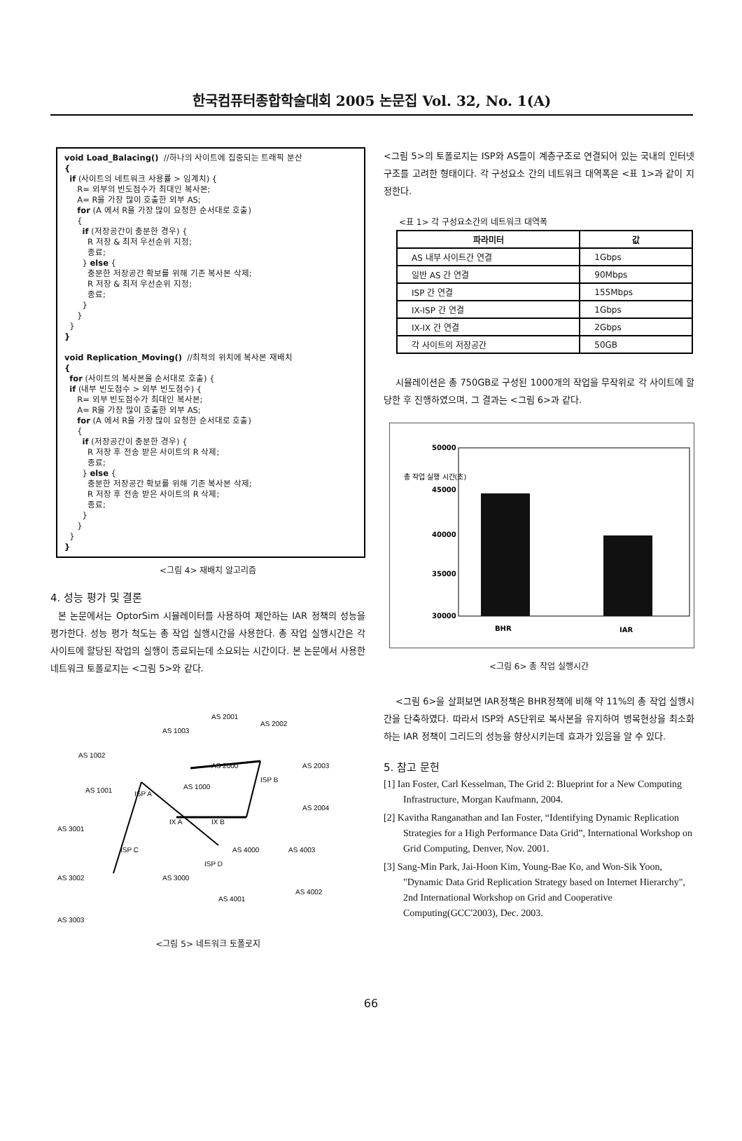한국컴퓨터종합학술대회 2005 논문집 Vol. 32, No. 1(A)
void Load_Balacing() //하나의 사이트에 집중되는 트래픽 분산 { if (사이트의 네트워크 사용률 > 임계치) { R= 외부의 빈도점수가 최대인 복사본; A= R을 가장 많이 호출한 외부 AS; for (A 에서 R을 가장 많이 요청한 순서대로 호출) { if (저장공간이 충분한 경우) { R 저장 & 최저 우선순위 지정; 종료; } else { 충분한 저장공간 확보를 위해 기존 복사본 삭제; R 저장 & 최저 우선순위 지정; 종료; } } } } void Replication_Moving() //최적의 위치에 복사본 재배치 { for (사이트의 복사본을 순서대로 호출) { if (내부 빈도점수 > 외부 빈도점수) { R= 외부 빈도점수가 최대인 복사본; A= R을 가장 많이 호출한 외부 AS; for (A 에서 R을 가장 많이 요청한 순서대로 호출) { if (저장공간이 충분한 경우) { R 저장 후 전송 받은 사이트의 R 삭제; 종료; } else { 충분한 저장공간 확보를 위해 기존 복사본 삭제; R 저장 후 전송 받은 사이트의 R 삭제; 종료; } } } }
<그림 4> 재배치 알고리즘
4. 성능 평가 및 결론
본 논문에서는 OptorSim 시뮬레이터를 사용하여 제안하는 IAR 정책의 성능을 평가한다. 성능 평가 척도는 총 작업 실행시간을 사용한다. 총 작업 실행시간은 각 사이트에 할당된 작업의 실행이 종료되는데 소요되는 시간이다. 본 논문에서 사용한 네트워크 토폴로지는 <그림 5>와 같다.
ISP A
ISP B
ISP C
ISP D
IX A
IX B
AS 1003
AS 1002
AS 1001
AS 1000
AS 2000
AS 2001
AS 2002
AS 2003
AS 2004
AS 3001
AS 3002
AS 3000
AS 4000
AS 4003
AS 4002
AS 4001
AS 3003
<그림 5> 네트워크 토폴로지
<그림 5>의 토폴로지는 ISP와 AS들이 계층구조로 연결되어 있는 국내의 인터넷 구조를 고려한 형태이다. 각 구성요소 간의 네트워크 대역폭은 <표 1>과 같이 지정한다.
<표 1> 각 구성요소간의 네트워크 대역폭
| 파라미터 | 값 |
| --- | --- |
| AS 내부 사이트간 연결 | 1Gbps |
| 일반 AS 간 연결 | 90Mbps |
| ISP 간 연결 | 155Mbps |
| IX-ISP 간 연결 | 1Gbps |
| IX-IX 간 연결 | 2Gbps |
| 각 사이트의 저장공간 | 50GB |
시뮬레이션은 총 750GB로 구성된 1000개의 작업을 무작위로 각 사이트에 할당한 후 진행하였으며, 그 결과는 <그림 6>과 같다.
총 작업 실행 시간(초)
50000
45000
40000
35000
30000
BHR
IAR
<그림 6> 총 작업 실행시간
<그림 6>을 살펴보면 IAR정책은 BHR정책에 비해 약 11%의 총 작업 실행시간을 단축하였다. 따라서 ISP와 AS단위로 복사본을 유지하여 병목현상을 최소화하는 IAR 정책이 그리드의 성능을 향상시키는데 효과가 있음을 알 수 있다.
5. 참고 문헌
[1] Ian Foster, Carl Kesselman, The Grid 2: Blueprint for a New Computing Infrastructure, Morgan Kaufmann, 2004.
[2] Kavitha Ranganathan and Ian Foster, “Identifying Dynamic Replication Strategies for a High Performance Data Grid”, International Workshop on Grid Computing, Denver, Nov. 2001.
[3] Sang-Min Park, Jai-Hoon Kim, Young-Bae Ko, and Won-Sik Yoon, "Dynamic Data Grid Replication Strategy based on Internet Hierarchy", 2nd International Workshop on Grid and Cooperative Computing(GCC'2003), Dec. 2003.
66